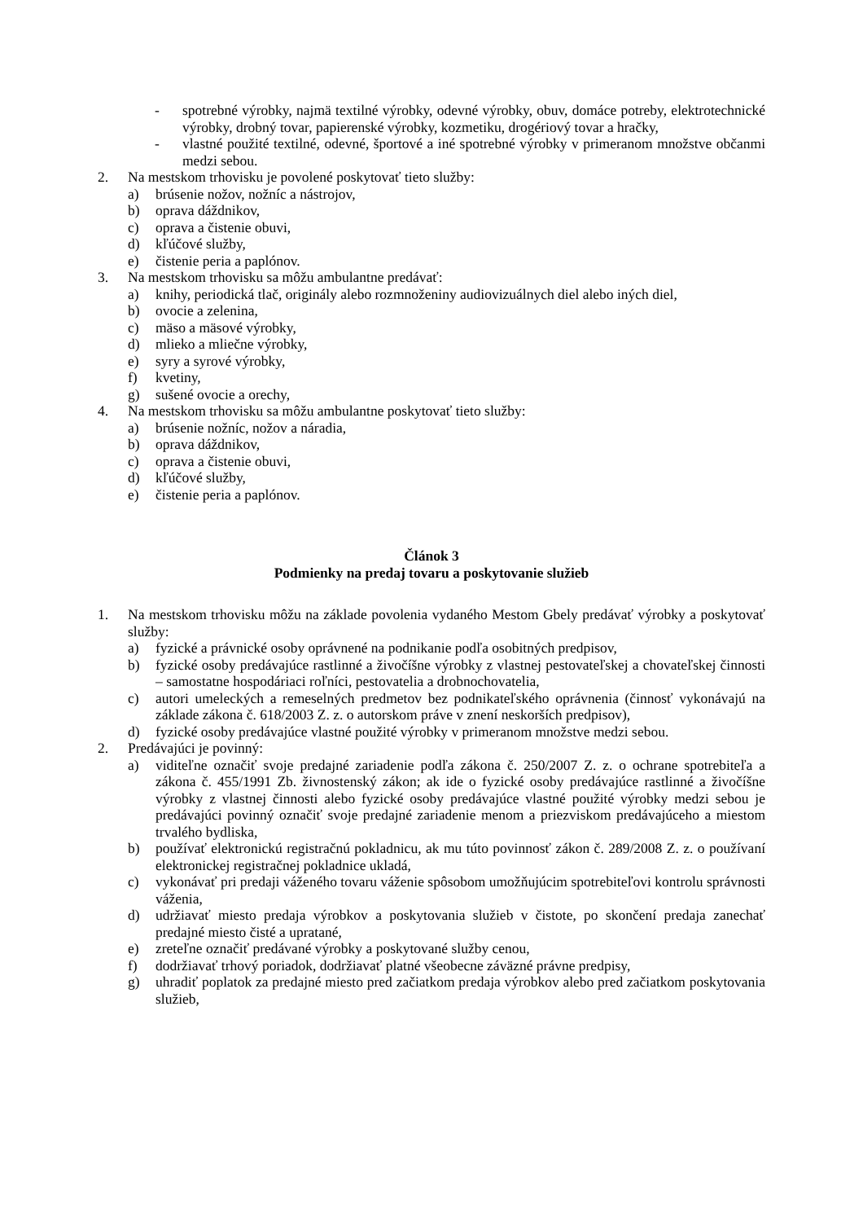- spotrebné výrobky, najmä textilné výrobky, odevné výrobky, obuv, domáce potreby, elektrotechnické výrobky, drobný tovar, papierenské výrobky, kozmetiku, drogériový tovar a hračky,
- vlastné použité textilné, odevné, športové a iné spotrebné výrobky v primeranom množstve občanmi medzi sebou.
2. Na mestskom trhovisku je povolené poskytovať tieto služby:
a) brúsenie nožov, nožníc a nástrojov,
b) oprava dáždnikov,
c) oprava a čistenie obuvi,
d) kľúčové služby,
e) čistenie peria a paplónov.
3. Na mestskom trhovisku sa môžu ambulantne predávať:
a) knihy, periodická tlač, originály alebo rozmnoženiny audiovizuálnych diel alebo iných diel,
b) ovocie a zelenina,
c) mäso a mäsové výrobky,
d) mlieko a mliečne výrobky,
e) syry a syrové výrobky,
f) kvetiny,
g) sušené ovocie a orechy,
4. Na mestskom trhovisku sa môžu ambulantne poskytovať tieto služby:
a) brúsenie nožníc, nožov a náradia,
b) oprava dáždnikov,
c) oprava a čistenie obuvi,
d) kľúčové služby,
e) čistenie peria a paplónov.
Článok 3
Podmienky na predaj tovaru a poskytovanie služieb
1. Na mestskom trhovisku môžu na základe povolenia vydaného Mestom Gbely predávať výrobky a poskytovať služby:
a) fyzické a právnické osoby oprávnené na podnikanie podľa osobitných predpisov,
b) fyzické osoby predávajúce rastlinné a živočíšne výrobky z vlastnej pestovateľskej a chovateľskej činnosti – samostatne hospodáriaci roľníci, pestovatelia a drobnochovatelia,
c) autori umeleckých a remeselných predmetov bez podnikateľského oprávnenia (činnosť vykonávajú na základe zákona č. 618/2003 Z. z. o autorskom práve v znení neskorších predpisov),
d) fyzické osoby predávajúce vlastné použité výrobky v primeranom množstve medzi sebou.
2. Predávajúci je povinný:
a) viditeľne označiť svoje predajné zariadenie podľa zákona č. 250/2007 Z. z. o ochrane spotrebiteľa a zákona č. 455/1991 Zb. živnostenský zákon; ak ide o fyzické osoby predávajúce rastlinné a živočíšne výrobky z vlastnej činnosti alebo fyzické osoby predávajúce vlastné použité výrobky medzi sebou je predávajúci povinný označiť svoje predajné zariadenie menom a priezviskom predávajúceho a miestom trvalého bydliska,
b) používať elektronickú registračnú pokladnicu, ak mu túto povinnosť zákon č. 289/2008 Z. z. o používaní elektronickej registračnej pokladnice ukladá,
c) vykonávať pri predaji váženého tovaru váženie spôsobom umožňujúcim spotrebiteľovi kontrolu správnosti váženia,
d) udržiavať miesto predaja výrobkov a poskytovania služieb v čistote, po skončení predaja zanechať predajné miesto čisté a upratané,
e) zreteľne označiť predávané výrobky a poskytované služby cenou,
f) dodržiavať trhový poriadok, dodržiavať platné všeobecne záväzné právne predpisy,
g) uhradiť poplatok za predajné miesto pred začiatkom predaja výrobkov alebo pred začiatkom poskytovania služieb,